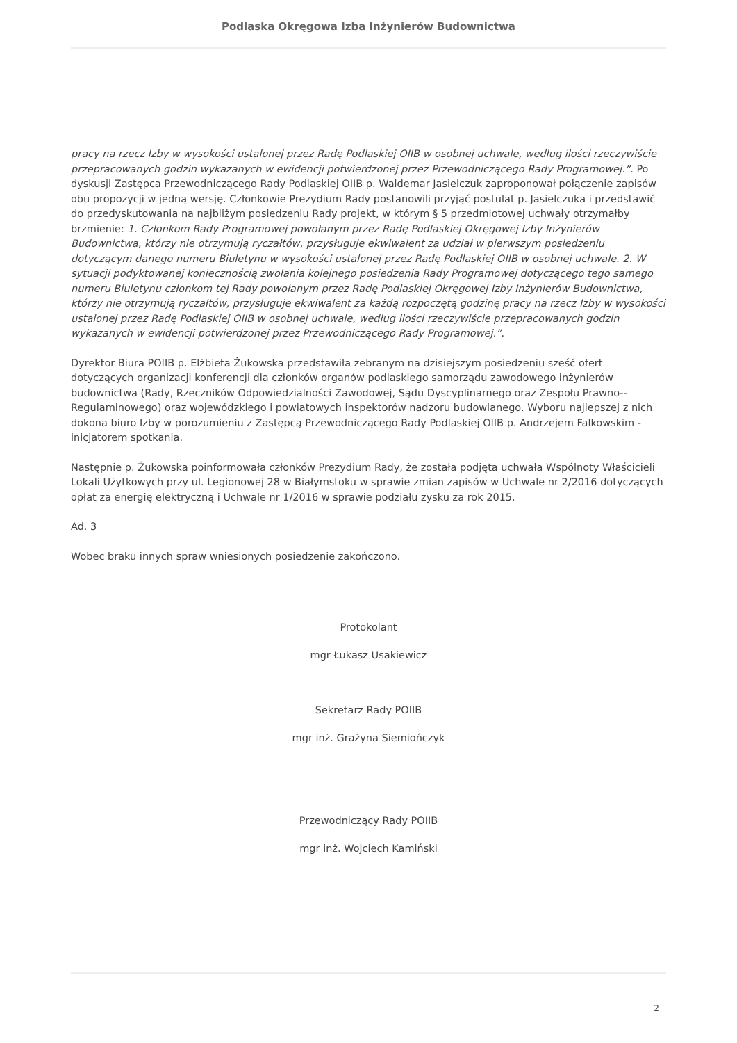Podlaska Okręgowa Izba Inżynierów Budownictwa
pracy na rzecz Izby w wysokości ustalonej przez Radę Podlaskiej OIIB w osobnej uchwale, według ilości rzeczywiście przepracowanych godzin wykazanych w ewidencji potwierdzonej przez Przewodniczącego Rady Programowej.”. Po dyskusji Zastępca Przewodniczącego Rady Podlaskiej OIIB p. Waldemar Jasielczuk zaproponował połączenie zapisów obu propozycji w jedną wersję. Członkowie Prezydium Rady postanowili przyjąć postulat p. Jasielczuka i przedstawić do przedyskutowania na najbliżym posiedzeniu Rady projekt, w którym § 5 przedmiotowej uchwały otrzymałby brzmienie: 1. Członkom Rady Programowej powołanym przez Radę Podlaskiej Okręgowej Izby Inżynierów Budownictwa, którzy nie otrzymują ryczałtów, przysługuje ekwiwalent za udział w pierwszym posiedzeniu dotyczącym danego numeru Biuletynu w wysokości ustalonej przez Radę Podlaskiej OIIB w osobnej uchwale. 2. W sytuacji podyktowanej koniecznością zwołania kolejnego posiedzenia Rady Programowej dotyczącego tego samego numeru Biuletynu członkom tej Rady powołanym przez Radę Podlaskiej Okręgowej Izby Inżynierów Budownictwa, którzy nie otrzymują ryczałtów, przysługuje ekwiwalent za każdą rozpoczętą godzinę pracy na rzecz Izby w wysokości ustalonej przez Radę Podlaskiej OIIB w osobnej uchwale, według ilości rzeczywiście przepracowanych godzin wykazanych w ewidencji potwierdzonej przez Przewodniczącego Rady Programowej.”.
Dyrektor Biura POIIB p. Elżbieta Żukowska przedstawiła zebranym na dzisiejszym posiedzeniu sześć ofert dotyczących organizacji konferencji dla członków organów podlaskiego samorządu zawodowego inżynierów budownictwa (Rady, Rzeczników Odpowiedzialności Zawodowej, Sądu Dyscyplinarnego oraz Zespołu Prawno--Regulaminowego) oraz wojewódzkiego i powiatowych inspektorów nadzoru budowlanego. Wyboru najlepszej z nich dokona biuro Izby w porozumieniu z Zastępcą Przewodniczącego Rady Podlaskiej OIIB p. Andrzejem Falkowskim - inicjatorem spotkania.
Następnie p. Żukowska poinformowała członków Prezydium Rady, że została podjęta uchwała Wspólnoty Właścicieli Lokali Użytkowych przy ul. Legionowej 28 w Białymstoku w sprawie zmian zapisów w Uchwale nr 2/2016 dotyczących opłat za energię elektryczną i Uchwale nr 1/2016 w sprawie podziału zysku za rok 2015.
Ad. 3
Wobec braku innych spraw wniesionych posiedzenie zakończono.
Protokolant
mgr Łukasz Usakiewicz
Sekretarz Rady POIIB
mgr inż. Grażyna Siemiończyk
Przewodniczący Rady POIIB
mgr inż. Wojciech Kamiński
2